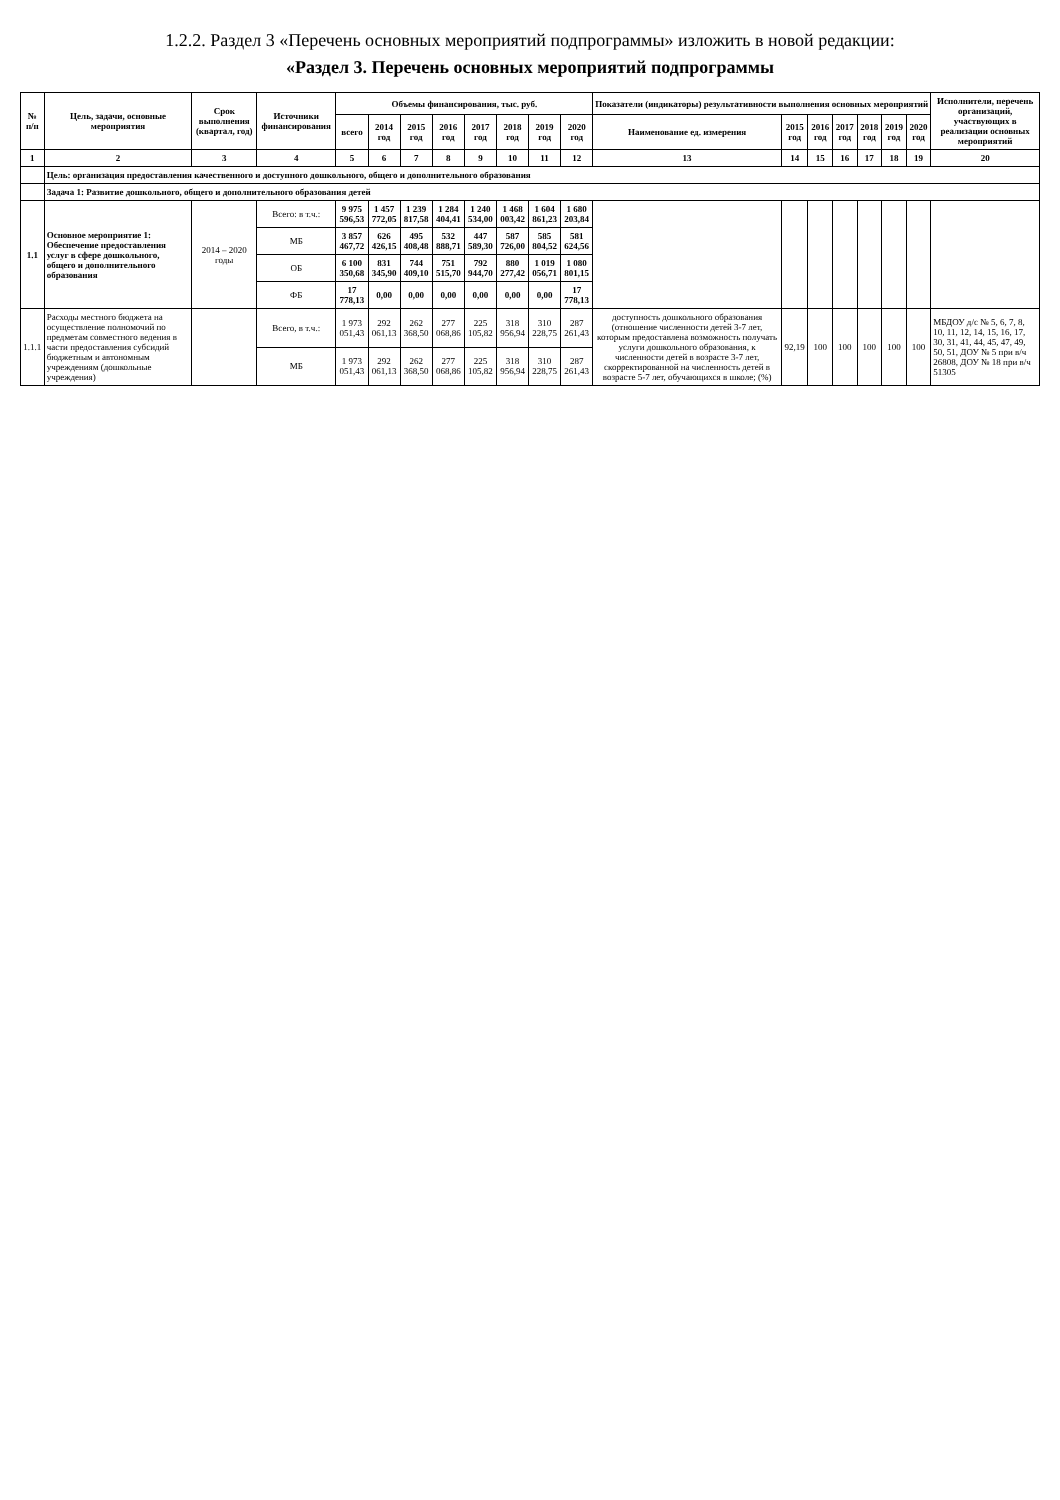1.2.2. Раздел 3 «Перечень основных мероприятий подпрограммы» изложить в новой редакции:
«Раздел 3. Перечень основных мероприятий подпрограммы
| № п/п | Цель, задачи, основные мероприятия | Срок выполнения (квартал, год) | Источники финансирования | Объемы финансирования, тыс. руб. | | | | | | | | Показатели (индикаторы) результативности выполнения основных мероприятий | | | | | | | Исполнители, перечень организаций, участвующих в реализации основных мероприятий |
| --- | --- | --- | --- | --- | --- | --- | --- | --- | --- | --- | --- | --- | --- | --- | --- | --- | --- | --- | --- |
| | | | | всего | 2014 год | 2015 год | 2016 год | 2017 год | 2018 год | 2019 год | 2020 год | Наименование ед. измерения | 2015 год | 2016 год | 2017 год | 2018 год | 2019 год | 2020 год | |
| 1 | 2 | 3 | 4 | 5 | 6 | 7 | 8 | 9 | 10 | 11 | 12 | 13 | 14 | 15 | 16 | 17 | 18 | 19 | 20 |
| | Цель: организация предоставления качественного и доступного дошкольного, общего и дополнительного образования | | | | | | | | | | | | | | | | | | |
| | Задача 1: Развитие дошкольного, общего и дополнительного образования детей | | | | | | | | | | | | | | | | | | |
| 1.1 | Основное мероприятие 1: Обеспечение предоставления услуг в сфере дошкольного, общего и дополнительного образования | 2014 – 2020 годы | Всего: в т.ч.: | 9 975 596,53 | 1 457 772,05 | 1 239 817,58 | 1 284 404,41 | 1 240 534,00 | 1 468 003,42 | 1 604 861,23 | 1 680 203,84 | | | | | | | | |
| | | | МБ | 3 857 467,72 | 626 426,15 | 495 408,48 | 532 888,71 | 447 589,30 | 587 726,00 | 585 804,52 | 581 624,56 | | | | | | | | |
| | | | ОБ | 6 100 350,68 | 831 345,90 | 744 409,10 | 751 515,70 | 792 944,70 | 880 277,42 | 1 019 056,71 | 1 080 801,15 | | | | | | | | |
| | | | ФБ | 17 778,13 | 0,00 | 0,00 | 0,00 | 0,00 | 0,00 | 0,00 | 17 778,13 | | | | | | | | |
| 1.1.1 | Расходы местного бюджета на осуществление полномочий по предметам совместного ведения в части предоставления субсидий бюджетным и автономным учреждениям (дошкольные учреждения) | | Всего, в т.ч.: | 1 973 051,43 | 292 061,13 | 262 368,50 | 277 068,86 | 225 105,82 | 318 956,94 | 310 228,75 | 287 261,43 | доступность дошкольного образования (отношение численности детей 3-7 лет, которым предоставлена возможность получать услуги дошкольного образования, к численности детей в возрасте 3-7 лет, скорректированной на численность детей в возрасте 5-7 лет, обучающихся в школе; (%) | 92,19 | 100 | 100 | 100 | 100 | 100 | МБДОУ д/с № 5, 6, 7, 8, 10, 11, 12, 14, 15, 16, 17, 30, 31, 41, 44, 45, 47, 49, 50, 51, ДОУ № 5 при в/ч 26808, ДОУ № 18 при в/ч 51305 |
| | | | МБ | 1 973 051,43 | 292 061,13 | 262 368,50 | 277 068,86 | 225 105,82 | 318 956,94 | 310 228,75 | 287 261,43 | | | | | | | | |